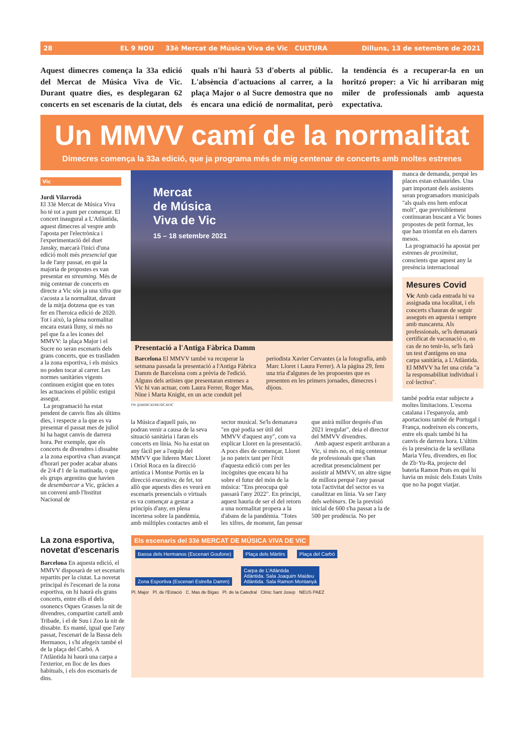28 EL 9 NOU 33è Mercat de Música Viva de Vic CULTURA Dilluns, 13 de setembre de 2021
Aquest dimecres comença la 33a edició del Mercat de Música Viva de Vic. Durant quatre dies, es desplegaran 62 concerts en set escenaris de la ciutat, dels quals n'hi haurà 53 d'oberts al públic. L'absència d'actuacions al carrer, a la plaça Major o al Sucre demostra que no és encara una edició de normalitat, però la tendència és a recuperar-la en un horitzó proper: a Vic hi arribaran mig miler de professionals amb aquesta expectativa.
Un MMVV camí de la normalitat
Dimecres comença la 33a edició, que ja programa més de mig centenar de concerts amb moltes estrenes
Vic
Jordi Vilarrodà
El 33è Mercat de Música Viva ho té tot a punt per començar. El concert inaugural a L'Atlàntida, aquest dimecres al vespre amb l'aposta per l'electrònica i l'experimentació del duet Jansky, marcarà l'inici d'una edició molt més presencial que la de l'any passat, en què la majoria de propostes es van presentar en streaming. Més de mig centenar de concerts en directe a Vic són ja una xifra que s'acosta a la normalitat, davant de la mitja dotzena que es van fer en l'heroica edició de 2020. Tot i això, la plena normalitat encara estarà lluny, si més no pel que fa a les icones del MMVV: la plaça Major i el Sucre no seran escenaris dels grans concerts, que es traslladen a la zona esportiva, i els músics no poden tocar al carrer. Les normes sanitàries vigents continuen exigint que en totes les actuacions el públic estigui assegut.
La programació ha estat pendent de canvis fins als últims dies, i respecte a la que es va presentar el passat mes de juliol hi ha hagut canvis de darrera hora. Per exemple, que els concerts de divendres i dissabte a la zona esportiva s'han avançat d'horari per poder acabar abans de 2/4 d'1 de la matinada, o que els grups argentins que havien de desembarcar a Vic, gràcies a un conveni amb l'Institut Nacional de
Mercat
de Música
Viva de Vic
15 – 18 setembre 2021
Presentació a l'Antiga Fàbrica Damm
Barcelona El MMVV també va recuperar la setmana passada la presentació a l'Antiga Fàbrica Damm de Barcelona com a prèvia de l'edició. Alguns dels artistes que presentaran estrenes a Vic hi van actuar, com Laura Ferrer, Roger Mas, Nine i Marta Knight, en un acte conduït pel periodista Xavier Cervantes (a la fotografia, amb Marc Lloret i Laura Ferrer). A la pàgina 29, fem una tria d'algunes de les propoestes que es presenten en les primers jornades, dimecres i dijous.
TW @MERCATMUSICAVIC
la Música d'aquell país, no podran venir a causa de la seva situació sanitària i faran els concerts en línia. No ha estat un any fàcil per a l'equip del MMVV que lideren Marc Lloret i Oriol Roca en la direcció artística i Montse Portús en la direcció executiva; de fet, tot allò que aquests dies es veurà en escenaris presencials o virtuals es va començar a gestar a principis d'any, en plena incertesa sobre la pandèmia, amb múltiples contactes amb el sector musical. Se'ls demanava "en què podia ser útil del MMVV d'aquest any", com va explicar Lloret en la presentació. A pocs dies de començar, Lloret ja no pateix tant per l'èxit d'aquesta edició com per les incògnites que encara hi ha sobre el futur del món de la música: "Ens preocupa què passarà l'any 2022". En principi, aquest hauria de ser el del retorn a una normalitat propera a la d'abans de la pandèmia. "Totes les xifres, de moment, fan pensar que anirà millor després d'un 2021 irregular", deia el director del MMVV divendres.
Amb aquest esperit arribaran a Vic, si més no, el mig centenar de professionals que s'han acreditat presencialment per assistir al MMVV, un altre signe de millora perquè l'any passat tota l'activitat del sector es va canalitzar en línia. Va ser l'any dels webinars. De la previsió inicial de 600 s'ha passat a la de 500 per prudència. No per
manca de demanda, perquè les places estan exhaurides. Una part important dels assistents seran programadors municipals "als quals ens hem enfocat molt", que previsiblement continuaran buscant a Vic bones propostes de petit format, les que han triomfat en els darrers mesos.
La programació ha apostat per estrenes de proximitat, conscients que aquest any la presència internacional
Mesures Covid
Vic Amb cada entrada hi va assignada una localitat, i els concerts s'hauran de seguir asseguts en aquesta i sempre amb mascareta. Als professionals, se'ls demanarà certificat de vacunació o, en cas de no tenir-lo, se'ls farà un test d'antígens en una carpa sanitària, a L'Atlàntida. El MMVV ha fet una crida "a la responsabilitat individual i col·lectiva".
també podria estar subjecte a moltes limitacions. L'escena catalana i l'espanyola, amb aportacions també de Portugal i França, nodreixen els concerts, entre els quals també hi ha canvis de darrera hora. L'últim és la presència de la sevillana Maria Yfeu, divendres, en lloc de Zb·Yu-Ra, projecte del bateria Ramon Prats en què hi havia un músic dels Estats Units que no ha pogut viatjar.
La zona esportiva, novetat d'escenaris
Barcelona En aquesta edició, el MMVV disposarà de set escenaris repartits per la ciutat. La novetat principal és l'escenari de la zona esportiva, on hi haurà els grans concerts, entre ells el dels osonencs Oques Grasses la nit de divendres, compartint cartell amb Tribade, i el de Suu i Zoo la nit de dissabte. Es manté, igual que l'any passat, l'escenari de la Bassa dels Hermanos, i s'hi afegeix també el de la plaça del Carbó. A l'Atlàntida hi haurà una carpa a l'exterior, en lloc de les dues habituals, i els dos escenaris de dins.
Els escenaris del 33è MERCAT DE MÚSICA VIVA DE VIC
Bassa dels Hermanos (Escenari Goufone) Plaça dels Màrtirs Plaça del Carbó
Zona Esportiva (Escenari Estrella Damm) Carpa de L'Atlàntida
Atlàntida. Sala Joaquim Maideu
Atlàntida. Sala Ramon Montanyà
Pl. Major Pl. de l'Estació C. Mas de Bigas Pl. de la Catedral Clinic Sant Josep NEUS PAEZ